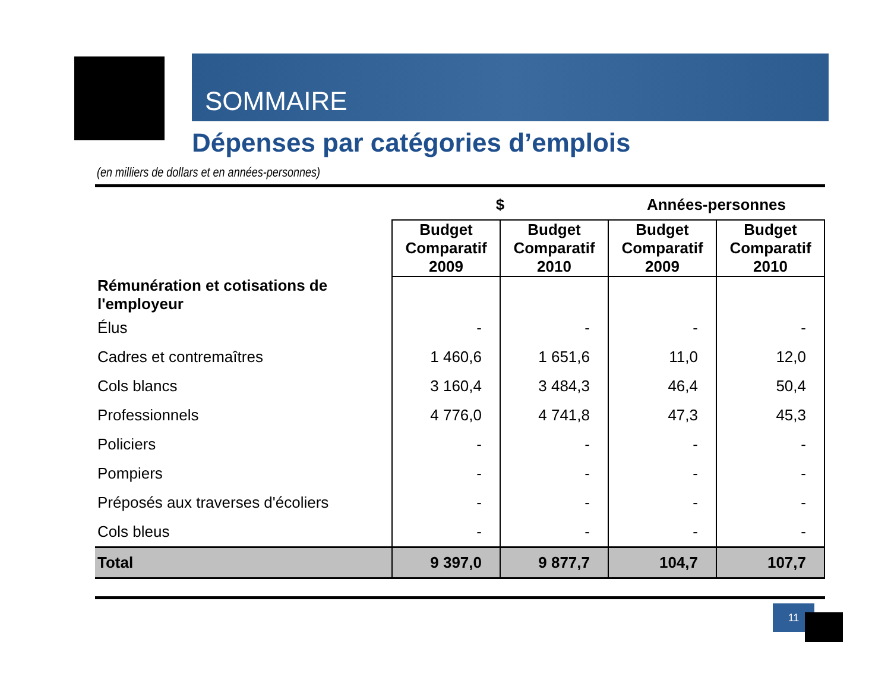SOMMAIRE
Dépenses par catégories d’emplois
(en milliers de dollars et en années-personnes)
| | $ | | Années-personnes | |
| --- | --- | --- | --- | --- |
| | Budget Comparatif 2009 | Budget Comparatif 2010 | Budget Comparatif 2009 | Budget Comparatif 2010 |
| Rémunération et cotisations de l'employeur | | | | |
| Élus | - | - | - | - |
| Cadres et contremaîtres | 1 460,6 | 1 651,6 | 11,0 | 12,0 |
| Cols blancs | 3 160,4 | 3 484,3 | 46,4 | 50,4 |
| Professionnels | 4 776,0 | 4 741,8 | 47,3 | 45,3 |
| Policiers | - | - | - | - |
| Pompiers | - | - | - | - |
| Préposés aux traverses d'écoliers | - | - | - | - |
| Cols bleus | - | - | - | - |
| Total | 9 397,0 | 9 877,7 | 104,7 | 107,7 |
11